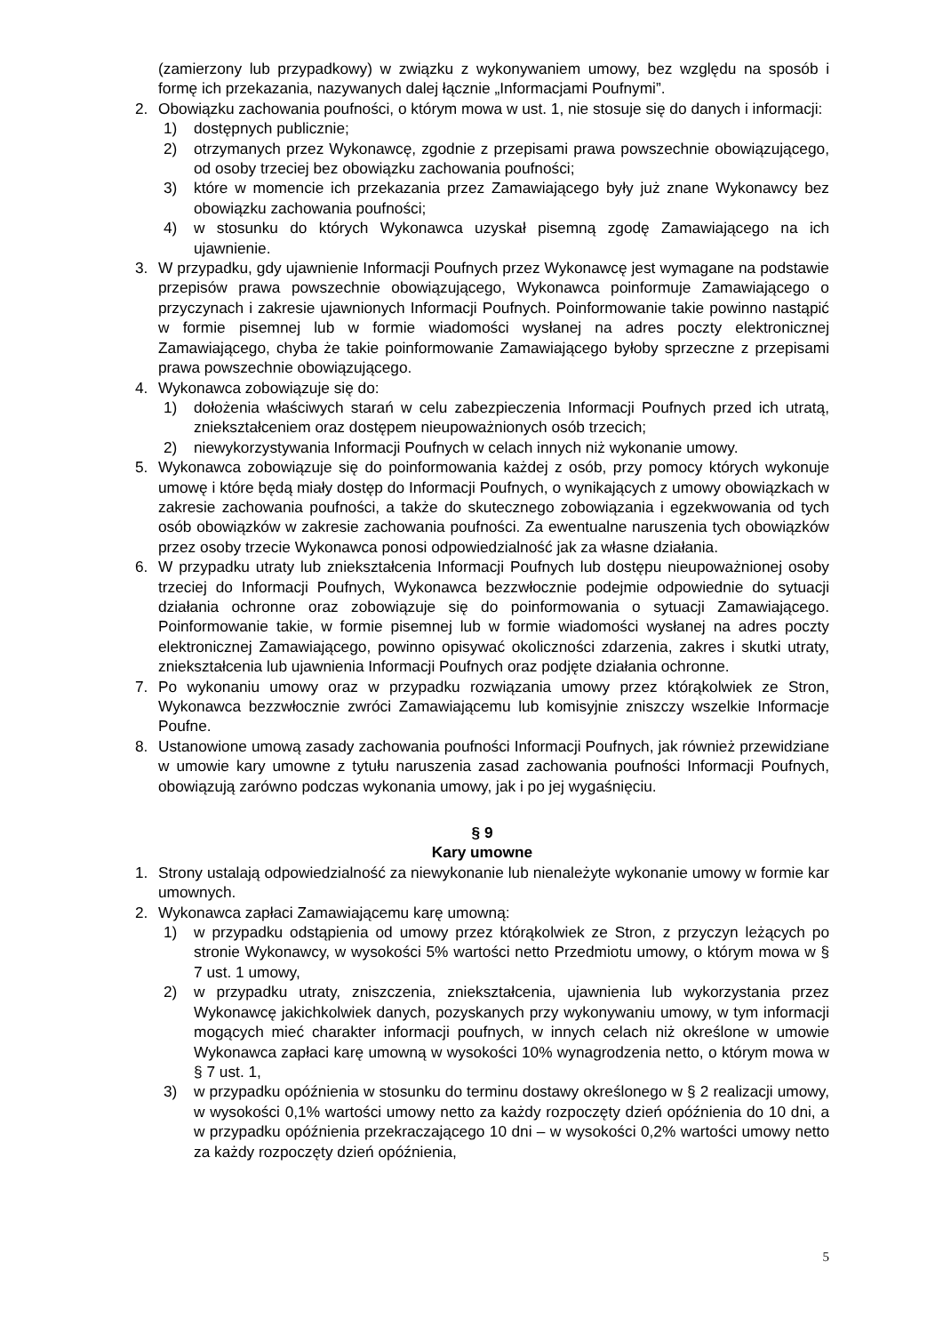(zamierzony lub przypadkowy) w związku z wykonywaniem umowy, bez względu na sposób i formę ich przekazania, nazywanych dalej łącznie „Informacjami Poufnymi”.
2. Obowiązku zachowania poufności, o którym mowa w ust. 1, nie stosuje się do danych i informacji:
1) dostępnych publicznie;
2) otrzymanych przez Wykonawcę, zgodnie z przepisami prawa powszechnie obowiązującego, od osoby trzeciej bez obowiązku zachowania poufności;
3) które w momencie ich przekazania przez Zamawiającego były już znane Wykonawcy bez obowiązku zachowania poufności;
4) w stosunku do których Wykonawca uzyskał pisemną zgodę Zamawiającego na ich ujawnienie.
3. W przypadku, gdy ujawnienie Informacji Poufnych przez Wykonawcę jest wymagane na podstawie przepisów prawa powszechnie obowiązującego, Wykonawca poinformuje Zamawiającego o przyczynach i zakresie ujawnionych Informacji Poufnych. Poinformowanie takie powinno nastąpić w formie pisemnej lub w formie wiadomości wysłanej na adres poczty elektronicznej Zamawiającego, chyba że takie poinformowanie Zamawiającego byłoby sprzeczne z przepisami prawa powszechnie obowiązującego.
4. Wykonawca zobowiązuje się do:
1) dołożenia właściwych starań w celu zabezpieczenia Informacji Poufnych przed ich utratą, zniekształceniem oraz dostępem nieupoważnionych osób trzecich;
2) niewykorzystywania Informacji Poufnych w celach innych niż wykonanie umowy.
5. Wykonawca zobowiązuje się do poinformowania każdej z osób, przy pomocy których wykonuje umowę i które będą miały dostęp do Informacji Poufnych, o wynikających z umowy obowiązkach w zakresie zachowania poufności, a także do skutecznego zobowiązania i egzekwowania od tych osób obowiązków w zakresie zachowania poufności. Za ewentualne naruszenia tych obowiązków przez osoby trzecie Wykonawca ponosi odpowiedzialność jak za własne działania.
6. W przypadku utraty lub zniekształcenia Informacji Poufnych lub dostępu nieupoważnionej osoby trzeciej do Informacji Poufnych, Wykonawca bezzwłocznie podejmie odpowiednie do sytuacji działania ochronne oraz zobowiązuje się do poinformowania o sytuacji Zamawiającego. Poinformowanie takie, w formie pisemnej lub w formie wiadomości wysłanej na adres poczty elektronicznej Zamawiającego, powinno opisywać okoliczności zdarzenia, zakres i skutki utraty, zniekształcenia lub ujawnienia Informacji Poufnych oraz podjęte działania ochronne.
7. Po wykonaniu umowy oraz w przypadku rozwiązania umowy przez którąkolwiek ze Stron, Wykonawca bezzwłocznie zwróci Zamawiającemu lub komisyjnie zniszczy wszelkie Informacje Poufne.
8. Ustanowione umową zasady zachowania poufności Informacji Poufnych, jak również przewidziane w umowie kary umowne z tytułu naruszenia zasad zachowania poufności Informacji Poufnych, obowiązują zarówno podczas wykonania umowy, jak i po jej wygaśnięciu.
§ 9
Kary umowne
1. Strony ustalają odpowiedzialność za niewykonanie lub nienależyte wykonanie umowy w formie kar umownych.
2. Wykonawca zapłaci Zamawiającemu karę umowną:
1) w przypadku odstąpienia od umowy przez którąkolwiek ze Stron, z przyczyn leżących po stronie Wykonawcy, w wysokości 5% wartości netto Przedmiotu umowy, o którym mowa w § 7 ust. 1 umowy,
2) w przypadku utraty, zniszczenia, zniekształcenia, ujawnienia lub wykorzystania przez Wykonawcę jakichkolwiek danych, pozyskanych przy wykonywaniu umowy, w tym informacji mogących mieć charakter informacji poufnych, w innych celach niż określone w umowie Wykonawca zapłaci karę umowną w wysokości 10% wynagrodzenia netto, o którym mowa w § 7 ust. 1,
3) w przypadku opóźnienia w stosunku do terminu dostawy określonego w § 2 realizacji umowy, w wysokości 0,1% wartości umowy netto za każdy rozpoczęty dzień opóźnienia do 10 dni, a w przypadku opóźnienia przekraczającego 10 dni – w wysokości 0,2% wartości umowy netto za każdy rozpoczęty dzień opóźnienia,
5